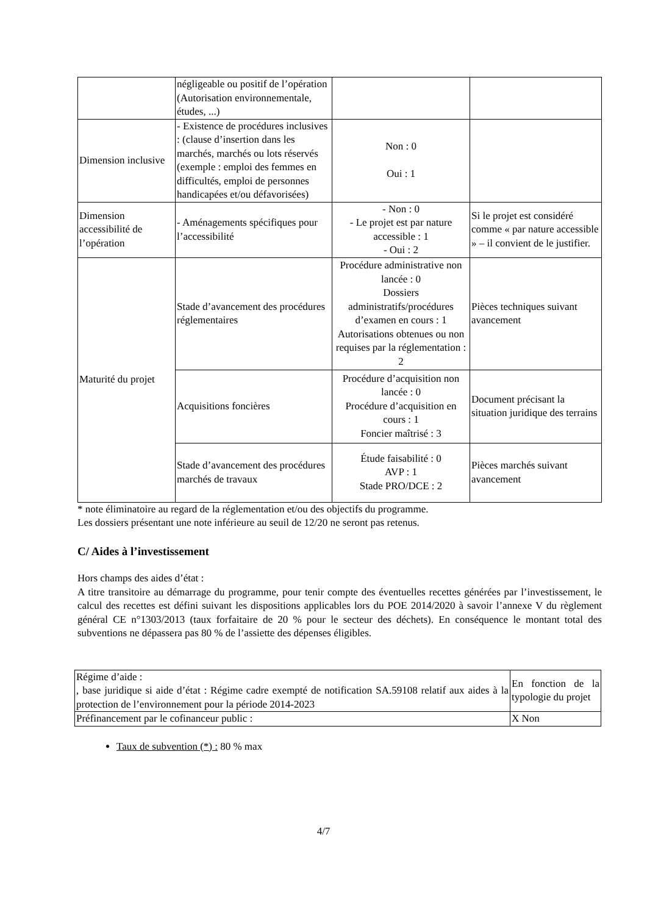| | négligeable ou positif de l’opération (Autorisation environnementale, études, ...) | | |
| Dimension inclusive | - Existence de procédures inclusives : (clause d’insertion dans les marchés, marchés ou lots réservés (exemple : emploi des femmes en difficultés, emploi de personnes handicapées et/ou défavorisées) | Non : 0 Oui : 1 | |
| Dimension accessibilité de l’opération | - Aménagements spécifiques pour l’accessibilité | - Non : 0 - Le projet est par nature accessible : 1 - Oui : 2 | Si le projet est considéré comme « par nature accessible » – il convient de le justifier. |
| Maturité du projet | Stade d’avancement des procédures réglementaires | Procédure administrative non lancée : 0 Dossiers administratifs/procédures d’examen en cours : 1 Autorisations obtenues ou non requises par la réglementation : 2 | Pièces techniques suivant avancement |
| | Acquisitions foncières | Procédure d’acquisition non lancée : 0 Procédure d’acquisition en cours : 1 Foncier maîtrisé : 3 | Document précisant la situation juridique des terrains |
| | Stade d’avancement des procédures marchés de travaux | Étude faisabilité : 0 AVP : 1 Stade PRO/DCE : 2 | Pièces marchés suivant avancement |
* note éliminatoire au regard de la réglementation et/ou des objectifs du programme.
Les dossiers présentant une note inférieure au seuil de 12/20 ne seront pas retenus.
C/ Aides à l’investissement
Hors champs des aides d’état :
A titre transitoire au démarrage du programme, pour tenir compte des éventuelles recettes générées par l’investissement, le calcul des recettes est défini suivant les dispositions applicables lors du POE 2014/2020 à savoir l’annexe V du règlement général CE n°1303/2013 (taux forfaitaire de 20 % pour le secteur des déchets). En conséquence le montant total des subventions ne dépassera pas 80 % de l’assiette des dépenses éligibles.
| Régime d’aide : , base juridique si aide d’état : Régime cadre exempté de notification SA.59108 relatif aux aides à la protection de l’environnement pour la période 2014-2023 | En fonction de la typologie du projet |
| Préfinancement par le cofinanceur public : | X Non |
Taux de subvention (*) : 80 % max
4/7